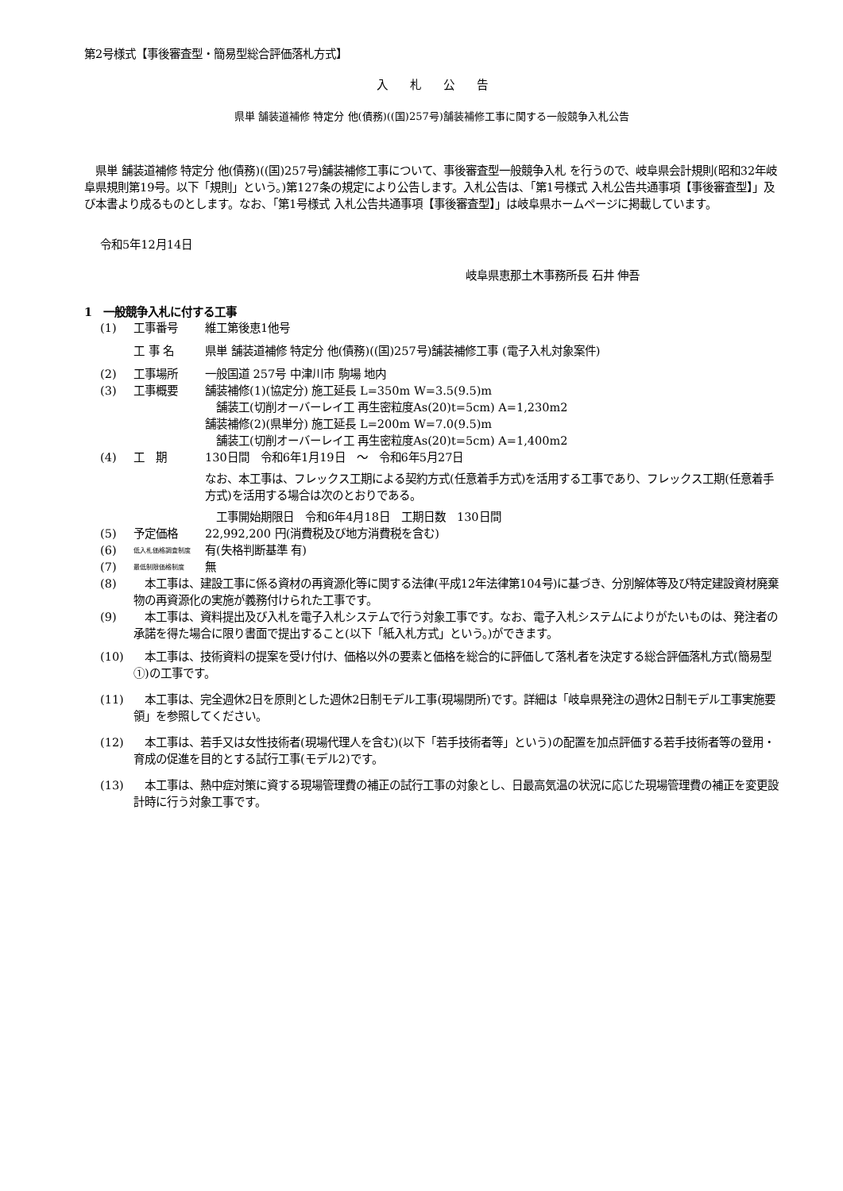第2号様式【事後審査型・簡易型総合評価落札方式】
入　　札　　公　　告
県単 舗装道補修 特定分 他(債務)((国)257号)舗装補修工事に関する一般競争入札公告
　県単 舗装道補修 特定分 他(債務)((国)257号)舗装補修工事について、事後審査型一般競争入札 を行うので、岐阜県会計規則(昭和32年岐阜県規則第19号。以下「規則」という。)第127条の規定により公告します。入札公告は、「第1号様式 入札公告共通事項【事後審査型】」及び本書より成るものとします。なお、「第1号様式 入札公告共通事項【事後審査型】」は岐阜県ホームページに掲載しています。
令和5年12月14日
岐阜県恵那土木事務所長 石井 伸吾
1　一般競争入札に付する工事
(1) 工事番号 維工第後恵1他号
工 事 名 県単 舗装道補修 特定分 他(債務)((国)257号)舗装補修工事 (電子入札対象案件)
(2) 工事場所 一般国道 257号 中津川市 駒場 地内
(3) 工事概要 舗装補修(1)(協定分) 施工延長 L=350m W=3.5(9.5)m
　舗装工(切削オーバーレイ工 再生密粒度As(20)t=5cm) A=1,230m2
舗装補修(2)(県単分) 施工延長 L=200m W=7.0(9.5)m
　舗装工(切削オーバーレイ工 再生密粒度As(20)t=5cm) A=1,400m2
(4) 工　期 130日間　令和6年1月19日　～　令和6年5月27日
なお、本工事は、フレックス工期による契約方式(任意着手方式)を活用する工事であり、フレックス工期(任意着手方式)を活用する場合は次のとおりである。
　工事開始期限日　令和6年4月18日　工期日数　130日間
(5) 予定価格 22,992,200 円(消費税及び地方消費税を含む)
(6) 低入札価格調査制度 有(失格判断基準 有)
(7) 最低制限価格制度 無
(8)　本工事は、建設工事に係る資材の再資源化等に関する法律(平成12年法律第104号)に基づき、分別解体等及び特定建設資材廃棄物の再資源化の実施が義務付けられた工事です。
(9)　本工事は、資料提出及び入札を電子入札システムで行う対象工事です。なお、電子入札システムによりがたいものは、発注者の承諾を得た場合に限り書面で提出すること(以下「紙入札方式」という。)ができます。
(10)　本工事は、技術資料の提案を受け付け、価格以外の要素と価格を総合的に評価して落札者を決定する総合評価落札方式(簡易型①)の工事です。
(11)　本工事は、完全週休2日を原則とした週休2日制モデル工事(現場閉所)です。詳細は「岐阜県発注の週休2日制モデル工事実施要領」を参照してください。
(12)　本工事は、若手又は女性技術者(現場代理人を含む)(以下「若手技術者等」という)の配置を加点評価する若手技術者等の登用・育成の促進を目的とする試行工事(モデル2)です。
(13)　本工事は、熱中症対策に資する現場管理費の補正の試行工事の対象とし、日最高気温の状況に応じた現場管理費の補正を変更設計時に行う対象工事です。